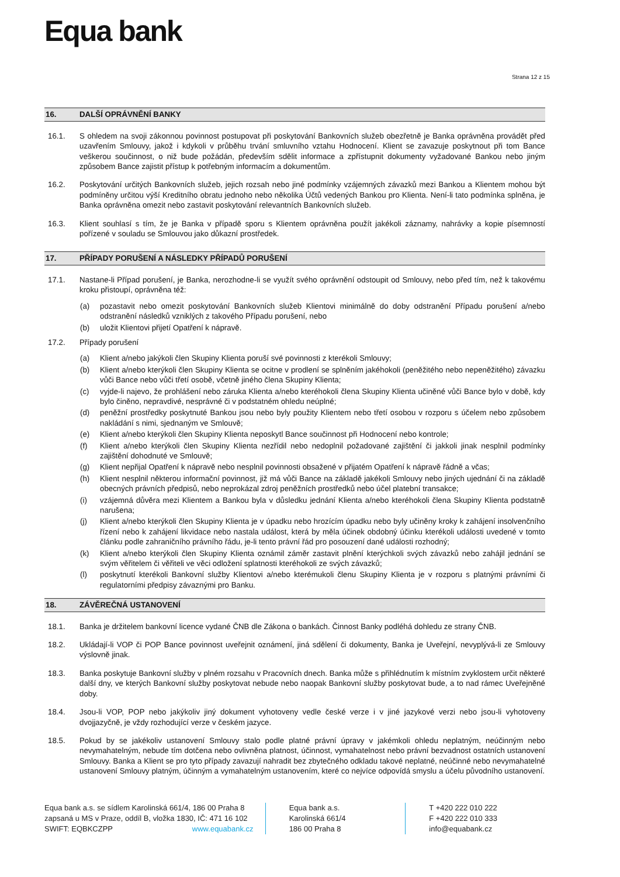Equa bank
Strana 12 z 15
16. DALŠÍ OPRÁVNĚNÍ BANKY
16.1. S ohledem na svoji zákonnou povinnost postupovat při poskytování Bankovních služeb obezřetně je Banka oprávněna provádět před uzavřením Smlouvy, jakož i kdykoli v průběhu trvání smluvního vztahu Hodnocení. Klient se zavazuje poskytnout při tom Bance veškerou součinnost, o niž bude požádán, především sdělit informace a zpřístupnit dokumenty vyžadované Bankou nebo jiným způsobem Bance zajistit přístup k potřebným informacím a dokumentům.
16.2. Poskytování určitých Bankovních služeb, jejich rozsah nebo jiné podmínky vzájemných závazků mezi Bankou a Klientem mohou být podmíněny určitou výší Kreditního obratu jednoho nebo několika Účtů vedených Bankou pro Klienta. Není-li tato podmínka splněna, je Banka oprávněna omezit nebo zastavit poskytování relevantních Bankovních služeb.
16.3. Klient souhlasí s tím, že je Banka v případě sporu s Klientem oprávněna použít jakékoli záznamy, nahrávky a kopie písemností pořízené v souladu se Smlouvou jako důkazní prostředek.
17. PŘÍPADY PORUŠENÍ A NÁSLEDKY PŘÍPADŮ PORUŠENÍ
17.1. Nastane-li Případ porušení, je Banka, nerozhodne-li se využít svého oprávnění odstoupit od Smlouvy, nebo před tím, než k takovému kroku přistoupí, oprávněna též:
(a) pozastavit nebo omezit poskytování Bankovních služeb Klientovi minimálně do doby odstranění Případu porušení a/nebo odstranění následků vzniklých z takového Případu porušení, nebo
(b) uložit Klientovi přijetí Opatření k nápravě.
17.2. Případy porušení
(a) Klient a/nebo jakýkoli člen Skupiny Klienta poruší své povinnosti z kterékoli Smlouvy;
(b) Klient a/nebo kterýkoli člen Skupiny Klienta se ocitne v prodlení se splněním jakéhokoli (peněžitého nebo nepeněžitého) závazku vůči Bance nebo vůči třetí osobě, včetně jiného člena Skupiny Klienta;
(c) vyjde-li najevo, že prohlášení nebo záruka Klienta a/nebo kteréhokoli člena Skupiny Klienta učiněné vůči Bance bylo v době, kdy bylo činěno, nepravdivé, nesprávné či v podstatném ohledu neúplné;
(d) peněžní prostředky poskytnuté Bankou jsou nebo byly použity Klientem nebo třetí osobou v rozporu s účelem nebo způsobem nakládání s nimi, sjednaným ve Smlouvě;
(e) Klient a/nebo kterýkoli člen Skupiny Klienta neposkytl Bance součinnost při Hodnocení nebo kontrole;
(f) Klient a/nebo kterýkoli člen Skupiny Klienta nezřídil nebo nedoplnil požadované zajištění či jakkoli jinak nesplnil podmínky zajištění dohodnuté ve Smlouvě;
(g) Klient nepřijal Opatření k nápravě nebo nesplnil povinnosti obsažené v přijatém Opatření k nápravě řádně a včas;
(h) Klient nesplnil některou informační povinnost, již má vůči Bance na základě jakékoli Smlouvy nebo jiných ujednání či na základě obecných právních předpisů, nebo neprokázal zdroj peněžních prostředků nebo účel platební transakce;
(i) vzájemná důvěra mezi Klientem a Bankou byla v důsledku jednání Klienta a/nebo kteréhokoli člena Skupiny Klienta podstatně narušena;
(j) Klient a/nebo kterýkoli člen Skupiny Klienta je v úpadku nebo hrozícím úpadku nebo byly učiněny kroky k zahájení insolvenčního řízení nebo k zahájení likvidace nebo nastala událost, která by měla účinek obdobný účinku kterékoli události uvedené v tomto článku podle zahraničního právního řádu, je-li tento právní řád pro posouzení dané události rozhodný;
(k) Klient a/nebo kterýkoli člen Skupiny Klienta oznámil záměr zastavit plnění kterýchkoli svých závazků nebo zahájil jednání se svým věřitelem či věřiteli ve věci odložení splatnosti kteréhokoli ze svých závazků;
(l) poskytnutí kterékoli Bankovní služby Klientovi a/nebo kterémukoli členu Skupiny Klienta je v rozporu s platnými právními či regulatorními předpisy závaznými pro Banku.
18. ZÁVĚREČNÁ USTANOVENÍ
18.1. Banka je držitelem bankovní licence vydané ČNB dle Zákona o bankách. Činnost Banky podléhá dohledu ze strany ČNB.
18.2. Ukládají-li VOP či POP Bance povinnost uveřejnit oznámení, jiná sdělení či dokumenty, Banka je Uveřejní, nevyplývá-li ze Smlouvy výslovně jinak.
18.3. Banka poskytuje Bankovní služby v plném rozsahu v Pracovních dnech. Banka může s přihlédnutím k místním zvyklostem určit některé další dny, ve kterých Bankovní služby poskytovat nebude nebo naopak Bankovní služby poskytovat bude, a to nad rámec Uveřejněné doby.
18.4. Jsou-li VOP, POP nebo jakýkoliv jiný dokument vyhotoveny vedle české verze i v jiné jazykové verzi nebo jsou-li vyhotoveny dvojjazyčně, je vždy rozhodující verze v českém jazyce.
18.5. Pokud by se jakékoliv ustanovení Smlouvy stalo podle platné právní úpravy v jakémkoli ohledu neplatným, neúčinným nebo nevymahatelným, nebude tím dotčena nebo ovlivněna platnost, účinnost, vymahatelnost nebo právní bezvadnost ostatních ustanovení Smlouvy. Banka a Klient se pro tyto případy zavazují nahradit bez zbytečného odkladu takové neplatné, neúčinné nebo nevymahatelné ustanovení Smlouvy platným, účinným a vymahatelným ustanovením, které co nejvíce odpovídá smyslu a účelu původního ustanovení.
Equa bank a.s. se sídlem Karolinská 661/4, 186 00 Praha 8
zapsaná u MS v Praze, oddíl B, vložka 1830, IČ: 471 16 102
SWIFT: EQBKCZPP www.equabank.cz
Equa bank a.s.
Karolinská 661/4
186 00 Praha 8
T +420 222 010 222
F +420 222 010 333
info@equabank.cz